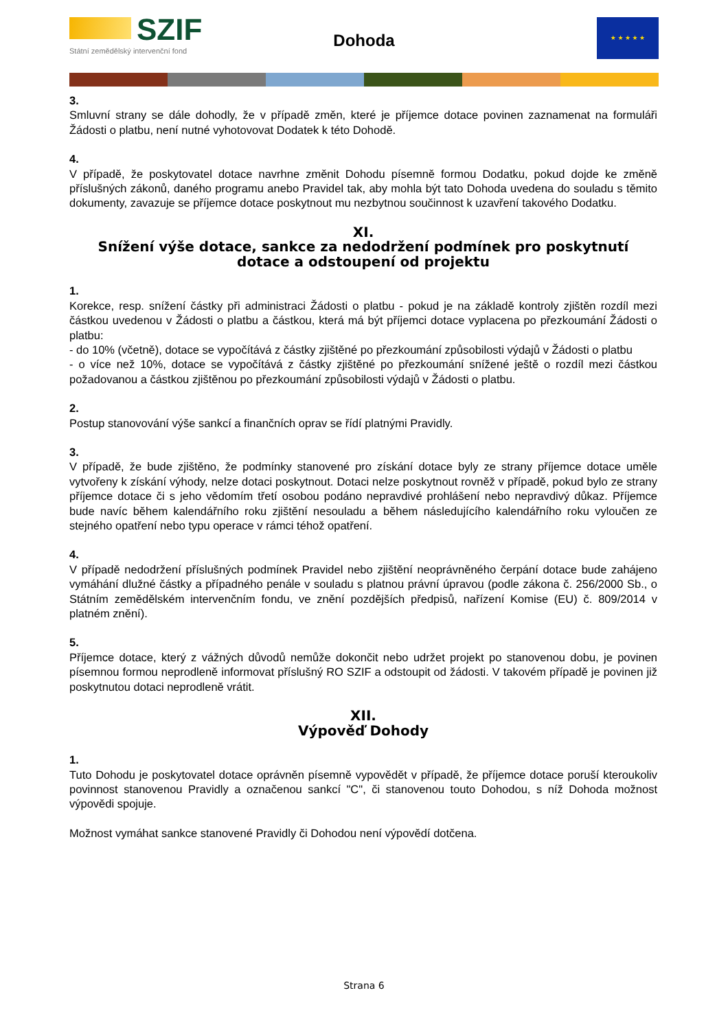SZIF
Státní zemědělský intervenční fond
Dohoda
★ ★ ★ ★ ★
3.
Smluvní strany se dále dohodly, že v případě změn, které je příjemce dotace povinen zaznamenat na formuláři Žádosti o platbu, není nutné vyhotovovat Dodatek k této Dohodě.
4.
V případě, že poskytovatel dotace navrhne změnit Dohodu písemně formou Dodatku, pokud dojde ke změně příslušných zákonů, daného programu anebo Pravidel tak, aby mohla být tato Dohoda uvedena do souladu s těmito dokumenty, zavazuje se příjemce dotace poskytnout mu nezbytnou součinnost k uzavření takového Dodatku.
XI.
Snížení výše dotace, sankce za nedodržení podmínek pro poskytnutí dotace a odstoupení od projektu
1.
Korekce, resp. snížení částky při administraci Žádosti o platbu - pokud je na základě kontroly zjištěn rozdíl mezi částkou uvedenou v Žádosti o platbu a částkou, která má být příjemci dotace vyplacena po přezkoumání Žádosti o platbu:
- do 10% (včetně), dotace se vypočítává z částky zjištěné po přezkoumání způsobilosti výdajů v Žádosti o platbu
- o více než 10%, dotace se vypočítává z částky zjištěné po přezkoumání snížené ještě o rozdíl mezi částkou požadovanou a částkou zjištěnou po přezkoumání způsobilosti výdajů v Žádosti o platbu.
2.
Postup stanovování výše sankcí a finančních oprav se řídí platnými Pravidly.
3.
V případě, že bude zjištěno, že podmínky stanovené pro získání dotace byly ze strany příjemce dotace uměle vytvořeny k získání výhody, nelze dotaci poskytnout. Dotaci nelze poskytnout rovněž v případě, pokud bylo ze strany příjemce dotace či s jeho vědomím třetí osobou podáno nepravdivé prohlášení nebo nepravdivý důkaz. Příjemce bude navíc během kalendářního roku zjištění nesouladu a během následujícího kalendářního roku vyloučen ze stejného opatření nebo typu operace v rámci téhož opatření.
4.
V případě nedodržení příslušných podmínek Pravidel nebo zjištění neoprávněného čerpání dotace bude zahájeno vymáhání dlužné částky a případného penále v souladu s platnou právní úpravou (podle zákona č. 256/2000 Sb., o Státním zemědělském intervenčním fondu, ve znění pozdějších předpisů, nařízení Komise (EU) č. 809/2014 v platném znění).
5.
Příjemce dotace, který z vážných důvodů nemůže dokončit nebo udržet projekt po stanovenou dobu, je povinen písemnou formou neprodleně informovat příslušný RO SZIF a odstoupit od žádosti. V takovém případě je povinen již poskytnutou dotaci neprodleně vrátit.
XII.
Výpověď Dohody
1.
Tuto Dohodu je poskytovatel dotace oprávněn písemně vypovědět v případě, že příjemce dotace poruší kteroukoliv povinnost stanovenou Pravidly a označenou sankcí "C", či stanovenou touto Dohodou, s níž Dohoda možnost výpovědi spojuje.
Možnost vymáhat sankce stanovené Pravidly či Dohodou není výpovědí dotčena.
Strana 6